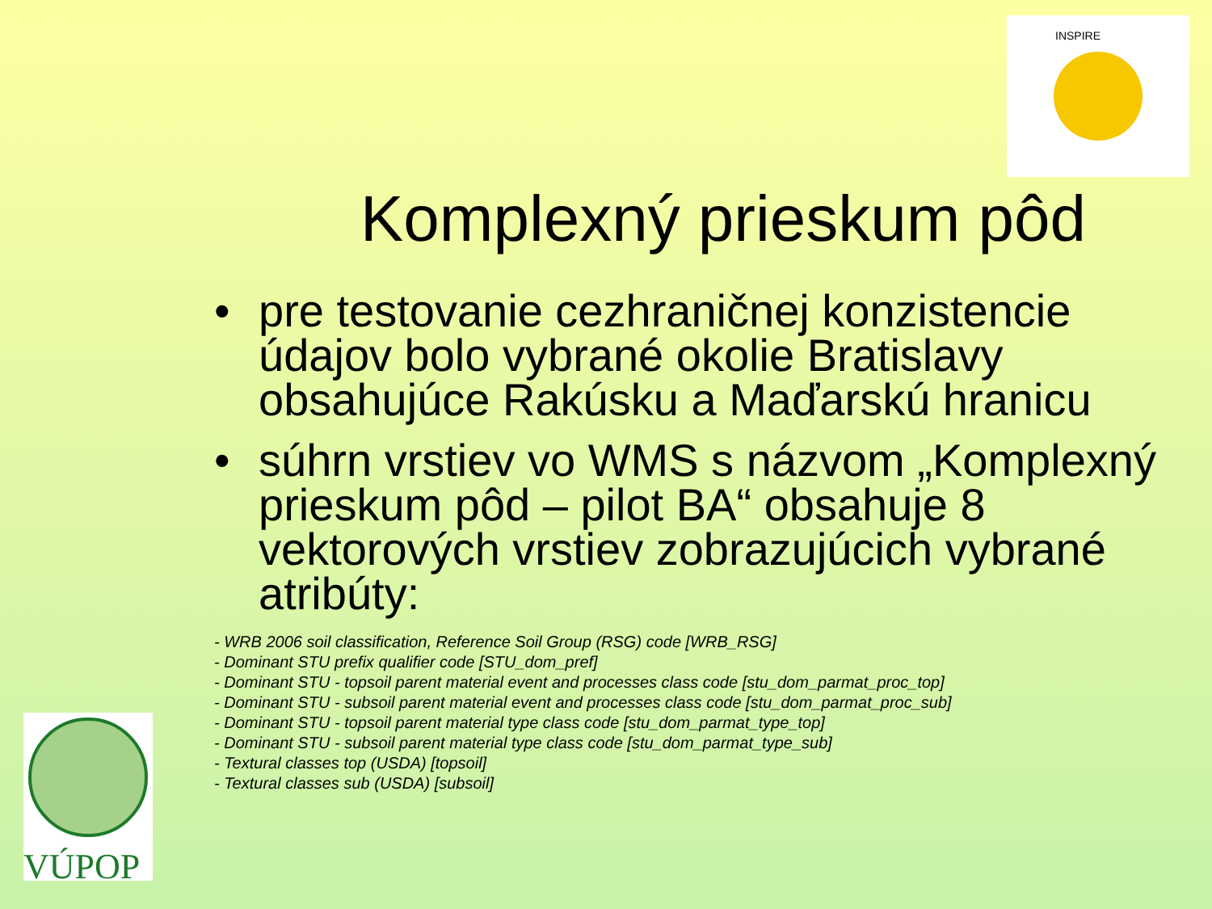INSPIRE
VÚPOP
Komplexný prieskum pôd
• pre testovanie cezhraničnej konzistencie údajov bolo vybrané okolie Bratislavy obsahujúce Rakúsku a Maďarskú hranicu
• súhrn vrstiev vo WMS s názvom „Komplexný prieskum pôd – pilot BA“ obsahuje 8 vektorových vrstiev zobrazujúcich vybrané atribúty:
- WRB 2006 soil classification, Reference Soil Group (RSG) code [WRB_RSG]
- Dominant STU prefix qualifier code [STU_dom_pref]
- Dominant STU - topsoil parent material event and processes class code [stu_dom_parmat_proc_top]
- Dominant STU - subsoil parent material event and processes class code [stu_dom_parmat_proc_sub]
- Dominant STU - topsoil parent material type class code [stu_dom_parmat_type_top]
- Dominant STU - subsoil parent material type class code [stu_dom_parmat_type_sub]
- Textural classes top (USDA) [topsoil]
- Textural classes sub (USDA) [subsoil]